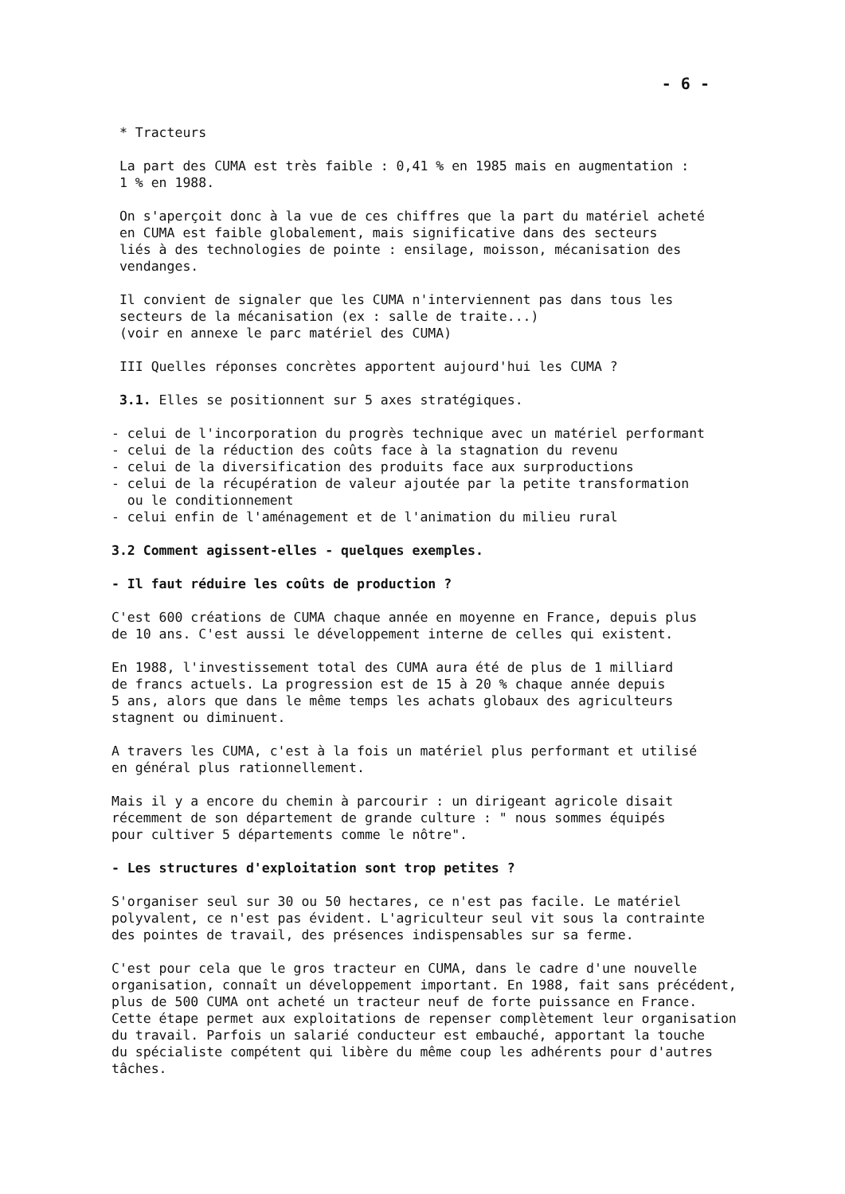- 6 -
* Tracteurs
La part des CUMA est très faible : 0,41 % en 1985 mais en augmentation :
1 % en 1988.
On s'aperçoit donc à la vue de ces chiffres que la part du matériel acheté
en CUMA est faible globalement, mais significative dans des secteurs
liés à des technologies de pointe : ensilage, moisson, mécanisation des
vendanges.
Il convient de signaler que les CUMA n'interviennent pas dans tous les
secteurs de la mécanisation (ex : salle de traite...)
(voir en annexe le parc matériel des CUMA)
III Quelles réponses concrètes apportent aujourd'hui les CUMA ?
3.1. Elles se positionnent sur 5 axes stratégiques.
- celui de l'incorporation du progrès technique avec un matériel performant
- celui de la réduction des coûts face à la stagnation du revenu
- celui de la diversification des produits face aux surproductions
- celui de la récupération de valeur ajoutée par la petite transformation
ou le conditionnement
- celui enfin de l'aménagement et de l'animation du milieu rural
3.2 Comment agissent-elles - quelques exemples.
- Il faut réduire les coûts de production ?
C'est 600 créations de CUMA chaque année en moyenne en France, depuis plus
de 10 ans. C'est aussi le développement interne de celles qui existent.
En 1988, l'investissement total des CUMA aura été de plus de 1 milliard
de francs actuels. La progression est de 15 à 20 % chaque année depuis
5 ans, alors que dans le même temps les achats globaux des agriculteurs
stagnent ou diminuent.
A travers les CUMA, c'est à la fois un matériel plus performant et utilisé
en général plus rationnellement.
Mais il y a encore du chemin à parcourir : un dirigeant agricole disait
récemment de son département de grande culture : " nous sommes équipés
pour cultiver 5 départements comme le nôtre".
- Les structures d'exploitation sont trop petites ?
S'organiser seul sur 30 ou 50 hectares, ce n'est pas facile. Le matériel
polyvalent, ce n'est pas évident. L'agriculteur seul vit sous la contrainte
des pointes de travail, des présences indispensables sur sa ferme.
C'est pour cela que le gros tracteur en CUMA, dans le cadre d'une nouvelle
organisation, connaît un développement important. En 1988, fait sans précédent,
plus de 500 CUMA ont acheté un tracteur neuf de forte puissance en France.
Cette étape permet aux exploitations de repenser complètement leur organisation
du travail. Parfois un salarié conducteur est embauché, apportant la touche
du spécialiste compétent qui libère du même coup les adhérents pour d'autres
tâches.